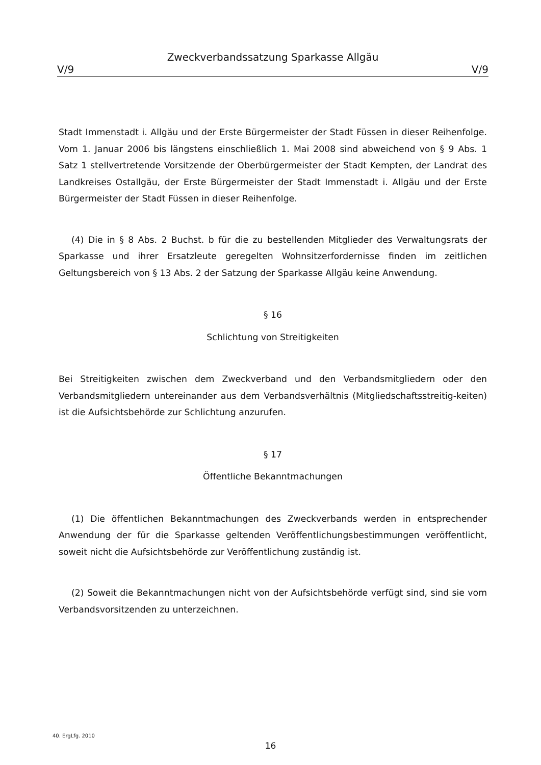Zweckverbandssatzung Sparkasse Allgäu
V/9 V/9
Stadt Immenstadt i. Allgäu und der Erste Bürgermeister der Stadt Füssen in dieser Reihenfolge. Vom 1. Januar 2006 bis längstens einschließlich 1. Mai 2008 sind abweichend von § 9 Abs. 1 Satz 1 stellvertretende Vorsitzende der Oberbürgermeister der Stadt Kempten, der Landrat des Landkreises Ostallgäu, der Erste Bürgermeister der Stadt Immenstadt i. Allgäu und der Erste Bürgermeister der Stadt Füssen in dieser Reihenfolge.
(4) Die in § 8 Abs. 2 Buchst. b für die zu bestellenden Mitglieder des Verwaltungsrats der Sparkasse und ihrer Ersatzleute geregelten Wohnsitzerfordernisse finden im zeitlichen Geltungsbereich von § 13 Abs. 2 der Satzung der Sparkasse Allgäu keine Anwendung.
§ 16
Schlichtung von Streitigkeiten
Bei Streitigkeiten zwischen dem Zweckverband und den Verbandsmitgliedern oder den Verbandsmitgliedern untereinander aus dem Verbandsverhältnis (Mitgliedschaftsstreitig-keiten) ist die Aufsichtsbehörde zur Schlichtung anzurufen.
§ 17
Öffentliche Bekanntmachungen
(1) Die öffentlichen Bekanntmachungen des Zweckverbands werden in entsprechender Anwendung der für die Sparkasse geltenden Veröffentlichungsbestimmungen veröffentlicht, soweit nicht die Aufsichtsbehörde zur Veröffentlichung zuständig ist.
(2) Soweit die Bekanntmachungen nicht von der Aufsichtsbehörde verfügt sind, sind sie vom Verbandsvorsitzenden zu unterzeichnen.
40. ErgLfg. 2010
16